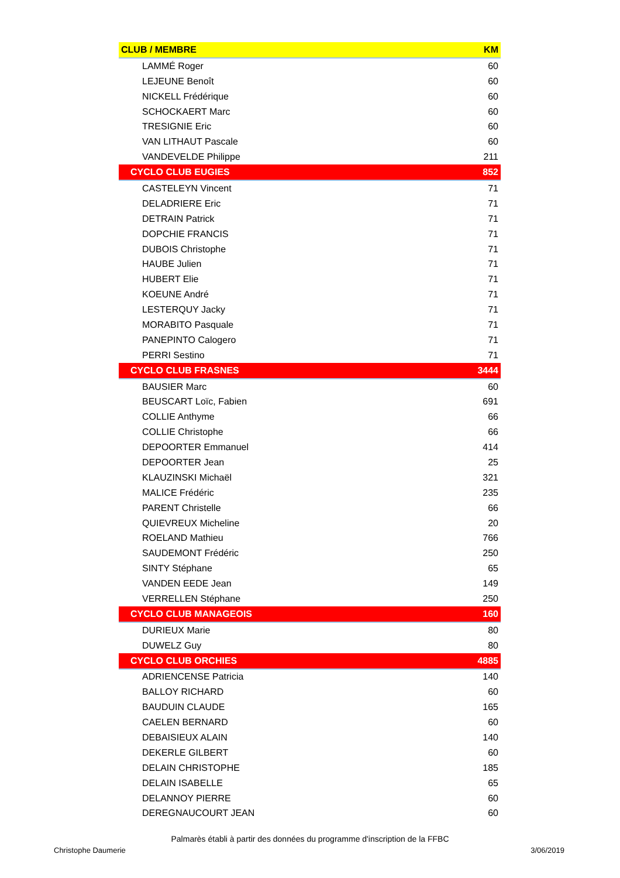| CLUB / MEMBRE | KM |
| --- | --- |
| LAMMÉ Roger | 60 |
| LEJEUNE Benoît | 60 |
| NICKELL Frédérique | 60 |
| SCHOCKAERT Marc | 60 |
| TRESIGNIE Eric | 60 |
| VAN LITHAUT Pascale | 60 |
| VANDEVELDE Philippe | 211 |
| CYCLO CLUB EUGIES | 852 |
| CASTELEYN Vincent | 71 |
| DELADRIERE Eric | 71 |
| DETRAIN Patrick | 71 |
| DOPCHIE FRANCIS | 71 |
| DUBOIS Christophe | 71 |
| HAUBE Julien | 71 |
| HUBERT Elie | 71 |
| KOEUNE André | 71 |
| LESTERQUY Jacky | 71 |
| MORABITO Pasquale | 71 |
| PANEPINTO Calogero | 71 |
| PERRI Sestino | 71 |
| CYCLO CLUB FRASNES | 3444 |
| BAUSIER Marc | 60 |
| BEUSCART Loïc, Fabien | 691 |
| COLLIE Anthyme | 66 |
| COLLIE Christophe | 66 |
| DEPOORTER Emmanuel | 414 |
| DEPOORTER Jean | 25 |
| KLAUZINSKI Michaël | 321 |
| MALICE Frédéric | 235 |
| PARENT Christelle | 66 |
| QUIEVREUX Micheline | 20 |
| ROELAND Mathieu | 766 |
| SAUDEMONT Frédéric | 250 |
| SINTY Stéphane | 65 |
| VANDEN EEDE Jean | 149 |
| VERRELLEN Stéphane | 250 |
| CYCLO CLUB MANAGEOIS | 160 |
| DURIEUX Marie | 80 |
| DUWELZ Guy | 80 |
| CYCLO CLUB ORCHIES | 4885 |
| ADRIENCENSE Patricia | 140 |
| BALLOY RICHARD | 60 |
| BAUDUIN CLAUDE | 165 |
| CAELEN BERNARD | 60 |
| DEBAISIEUX ALAIN | 140 |
| DEKERLE GILBERT | 60 |
| DELAIN CHRISTOPHE | 185 |
| DELAIN ISABELLE | 65 |
| DELANNOY PIERRE | 60 |
| DEREGNAUCOURT JEAN | 60 |
Palmarès établi à partir des données du programme d'inscription de la FFBC
Christophe Daumerie 3/06/2019